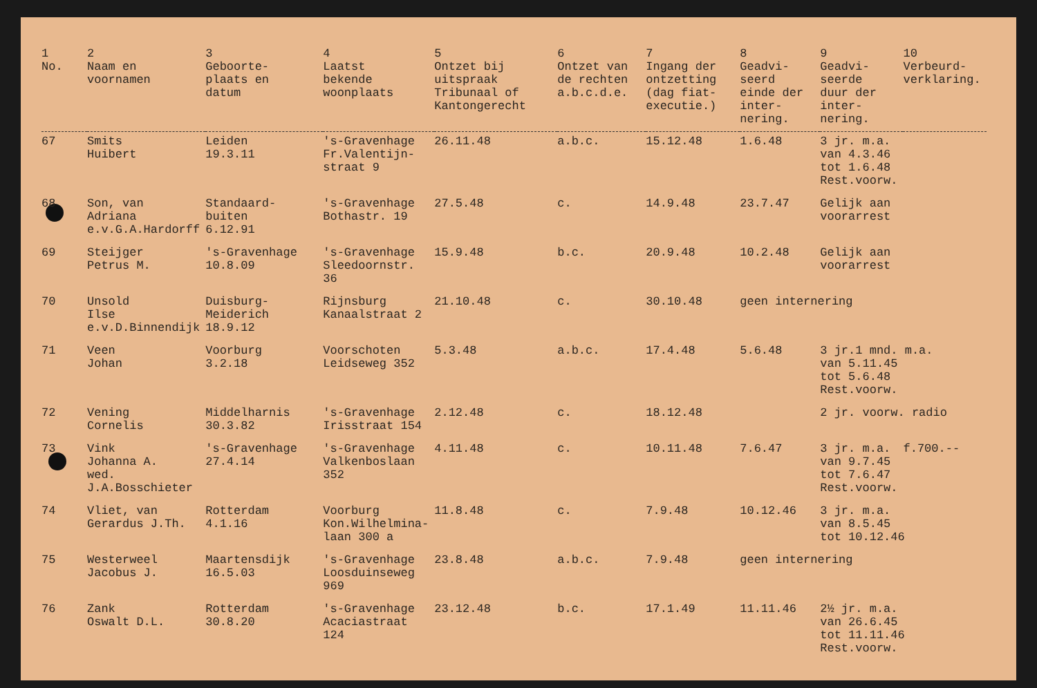| 1 No. | 2 Naam en voornamen | 3 Geboorte- plaats en datum | 4 Laatst bekende woonplaats | 5 Ontzet bij uitspraak Tribunaal of Kantongerecht | 6 Ontzet van de rechten a.b.c.d.e. | 7 Ingang der ontzetting (dag fiat- executie.) | 8 Geadvi- seerd einde der inter- nering. | 9 Geadvi- seerde duur der inter- nering. | 10 Verbeurd- verklaring. |
| --- | --- | --- | --- | --- | --- | --- | --- | --- | --- |
| 67 | Smits Huibert | Leiden 19.3.11 | 's-Gravenhage Fr.Valentijn- straat 9 | 26.11.48 | a.b.c. | 15.12.48 | 1.6.48 | 3 jr. m.a. van 4.3.46 tot 1.6.48 Rest.voorw. | |
| 68 | Son, van Adriana e.v.G.A.Hardorff | Standaard- buiten 6.12.91 | 's-Gravenhage Bothastr. 19 | 27.5.48 | c. | 14.9.48 | 23.7.47 | Gelijk aan voorarrest | |
| 69 | Steijger Petrus M. | 's-Gravenhage 10.8.09 | 's-Gravenhage Sleedoornstr. 36 | 15.9.48 | b.c. | 20.9.48 | 10.2.48 | Gelijk aan voorarrest | |
| 70 | Unsold Ilse e.v.D.Binnendijk | Duisburg- Meiderich 18.9.12 | Rijnsburg Kanaalstraat 2 | 21.10.48 | c. | 30.10.48 | geen internering | | |
| 71 | Veen Johan | Voorburg 3.2.18 | Voorschoten Leidseweg 352 | 5.3.48 | a.b.c. | 17.4.48 | 5.6.48 | 3 jr.1 mnd. m.a. van 5.11.45 tot 5.6.48 Rest.voorw. | |
| 72 | Vening Cornelis | Middelharnis 30.3.82 | 's-Gravenhage Irisstraat 154 | 2.12.48 | c. | 18.12.48 | | 2 jr. voorw. radio | |
| 73 | Vink Johanna A. wed. J.A.Bosschieter | 's-Gravenhage 27.4.14 | 's-Gravenhage Valkenboslaan 352 | 4.11.48 | c. | 10.11.48 | 7.6.47 | 3 jr. m.a. van 9.7.45 tot 7.6.47 Rest.voorw. | f.700.-- |
| 74 | Vliet, van Gerardus J.Th. | Rotterdam 4.1.16 | Voorburg Kon.Wilhelmina- laan 300 a | 11.8.48 | c. | 7.9.48 | 10.12.46 | 3 jr. m.a. van 8.5.45 tot 10.12.46 | |
| 75 | Westerweel Jacobus J. | Maartensdijk 16.5.03 | 's-Gravenhage Loosduinseweg 969 | 23.8.48 | a.b.c. | 7.9.48 | geen internering | | |
| 76 | Zank Oswalt D.L. | Rotterdam 30.8.20 | 's-Gravenhage Acaciastraat 124 | 23.12.48 | b.c. | 17.1.49 | 11.11.46 | 2½ jr. m.a. van 26.6.45 tot 11.11.46 Rest.voorw. | |